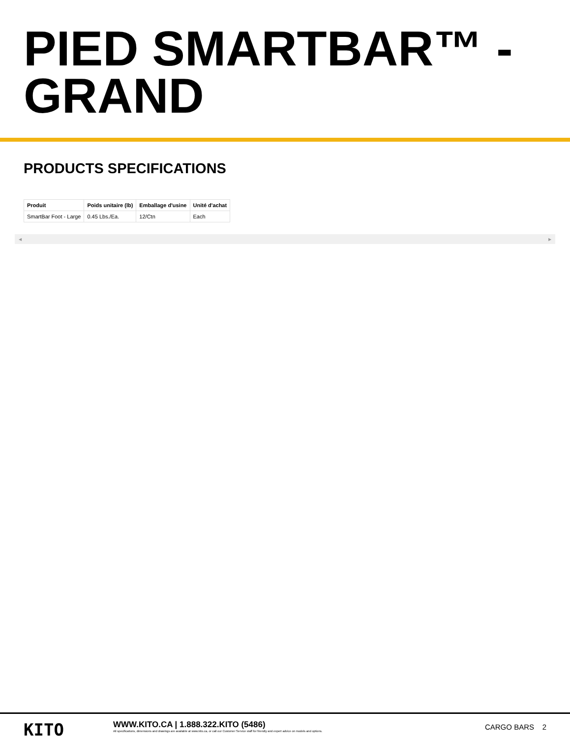PIED SMARTBAR™ -
GRAND
PRODUCTS SPECIFICATIONS
| Produit | Poids unitaire (lb) | Emballage d'usine | Unité d'achat |
| --- | --- | --- | --- |
| SmartBar Foot - Large | 0.45 Lbs./Ea. | 12/Ctn | Each |
◀ ▶
KITO
WWW.KITO.CA | 1.888.322.KITO (5486)
All specifications, dimensions and drawings are available at www.kito.ca, or call our Customer Service staff for friendly and expert advice on models and options.
CARGO BARS 2